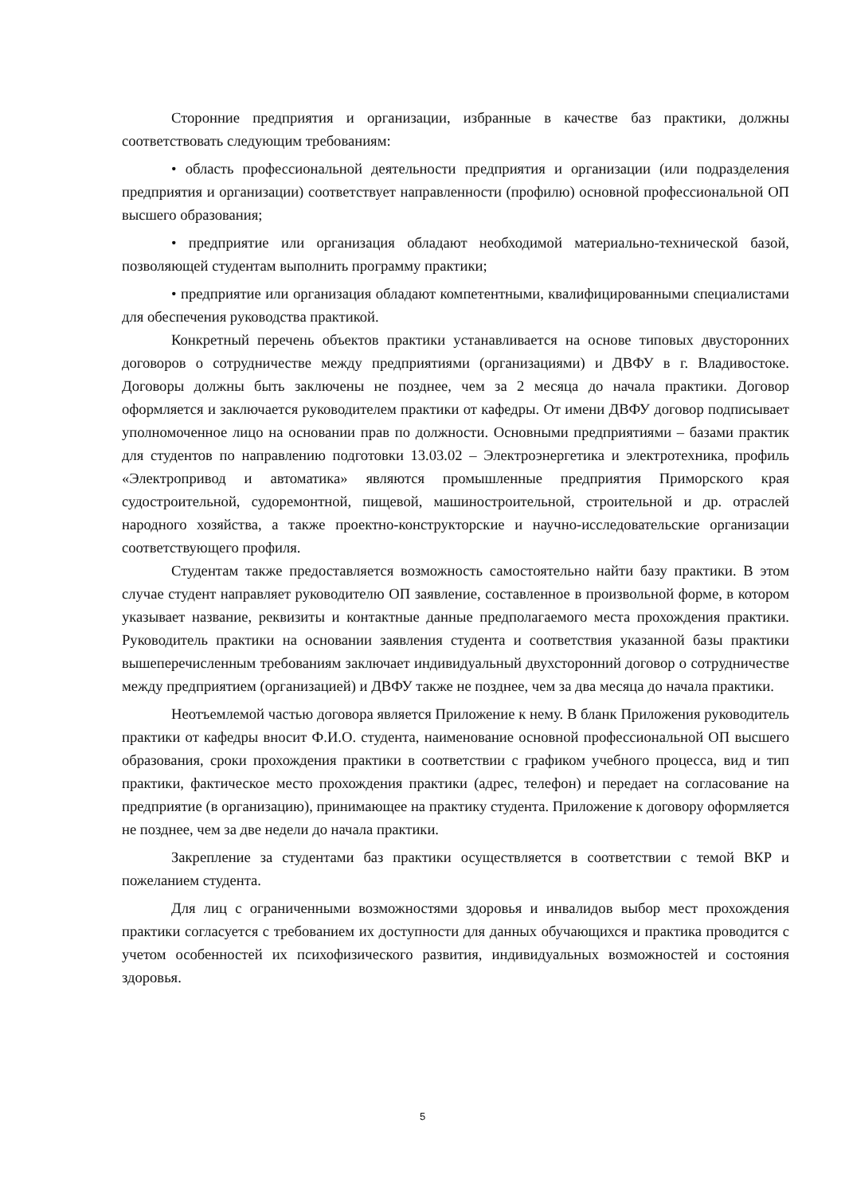Сторонние предприятия и организации, избранные в качестве баз практики, должны соответствовать следующим требованиям:
• область профессиональной деятельности предприятия и организации (или подразделения предприятия и организации) соответствует направленности (профилю) основной профессиональной ОП высшего образования;
• предприятие или организация обладают необходимой материально-технической базой, позволяющей студентам выполнить программу практики;
• предприятие или организация обладают компетентными, квалифицированными специалистами для обеспечения руководства практикой.
Конкретный перечень объектов практики устанавливается на основе типовых двусторонних договоров о сотрудничестве между предприятиями (организациями) и ДВФУ в г. Владивостоке. Договоры должны быть заключены не позднее, чем за 2 месяца до начала практики. Договор оформляется и заключается руководителем практики от кафедры. От имени ДВФУ договор подписывает уполномоченное лицо на основании прав по должности. Основными предприятиями – базами практик для студентов по направлению подготовки 13.03.02 – Электроэнергетика и электротехника, профиль «Электропривод и автоматика» являются промышленные предприятия Приморского края судостроительной, судоремонтной, пищевой, машиностроительной, строительной и др. отраслей народного хозяйства, а также проектно-конструкторские и научно-исследовательские организации соответствующего профиля.
Студентам также предоставляется возможность самостоятельно найти базу практики. В этом случае студент направляет руководителю ОП заявление, составленное в произвольной форме, в котором указывает название, реквизиты и контактные данные предполагаемого места прохождения практики. Руководитель практики на основании заявления студента и соответствия указанной базы практики вышеперечисленным требованиям заключает индивидуальный двухсторонний договор о сотрудничестве между предприятием (организацией) и ДВФУ также не позднее, чем за два месяца до начала практики.
Неотъемлемой частью договора является Приложение к нему. В бланк Приложения руководитель практики от кафедры вносит Ф.И.О. студента, наименование основной профессиональной ОП высшего образования, сроки прохождения практики в соответствии с графиком учебного процесса, вид и тип практики, фактическое место прохождения практики (адрес, телефон) и передает на согласование на предприятие (в организацию), принимающее на практику студента. Приложение к договору оформляется не позднее, чем за две недели до начала практики.
Закрепление за студентами баз практики осуществляется в соответствии с темой ВКР и пожеланием студента.
Для лиц с ограниченными возможностями здоровья и инвалидов выбор мест прохождения практики согласуется с требованием их доступности для данных обучающихся и практика проводится с учетом особенностей их психофизического развития, индивидуальных возможностей и состояния здоровья.
5